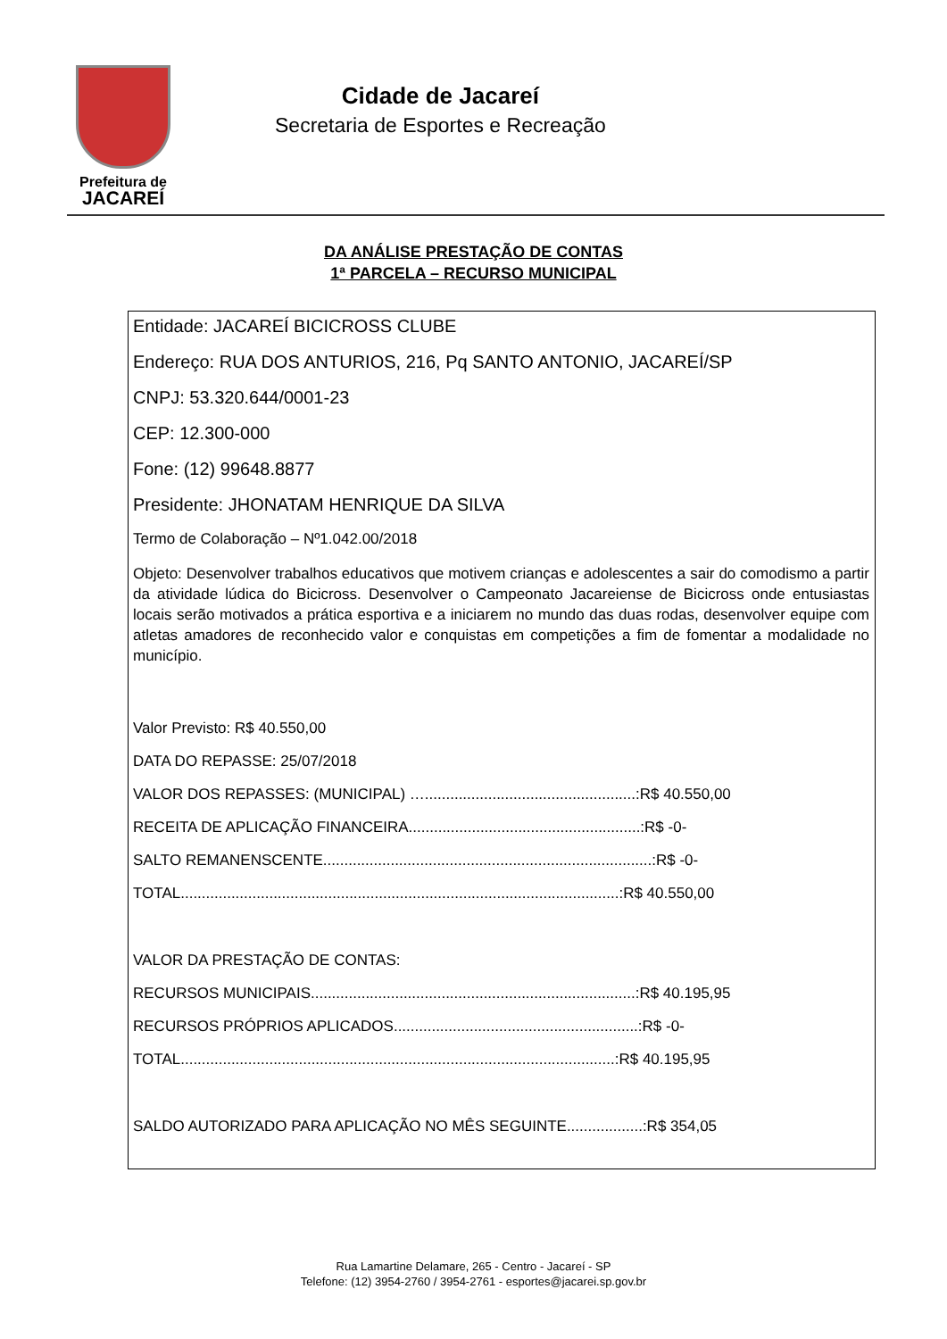Prefeitura de
JACAREÍ
Cidade de Jacareí
Secretaria de Esportes e Recreação
DA ANÁLISE PRESTAÇÃO DE CONTAS
1ª PARCELA – RECURSO MUNICIPAL
Entidade: JACAREÍ BICICROSS CLUBE
Endereço: RUA DOS ANTURIOS, 216, Pq SANTO ANTONIO, JACAREÍ/SP
CNPJ: 53.320.644/0001-23
CEP: 12.300-000
Fone: (12) 99648.8877
Presidente: JHONATAM HENRIQUE DA SILVA
Termo de Colaboração – Nº1.042.00/2018
Objeto: Desenvolver trabalhos educativos que motivem crianças e adolescentes a sair do comodismo a partir da atividade lúdica do Bicicross. Desenvolver o Campeonato Jacareiense de Bicicross onde entusiastas locais serão motivados a prática esportiva e a iniciarem no mundo das duas rodas, desenvolver equipe com atletas amadores de reconhecido valor e conquistas em competições a fim de fomentar a modalidade no município.
Valor Previsto: R$ 40.550,00
DATA DO REPASSE: 25/07/2018
VALOR DOS REPASSES: (MUNICIPAL) …..................................................:R$ 40.550,00
RECEITA DE APLICAÇÃO FINANCEIRA.......................................................:R$ -0-
SALTO REMANENSCENTE..............................................................................:R$ -0-
TOTAL........................................................................................................:R$ 40.550,00
VALOR DA PRESTAÇÃO DE CONTAS:
RECURSOS MUNICIPAIS.............................................................................:R$ 40.195,95
RECURSOS PRÓPRIOS APLICADOS..........................................................:R$ -0-
TOTAL.......................................................................................................:R$ 40.195,95
SALDO AUTORIZADO PARA APLICAÇÃO NO MÊS SEGUINTE..................:R$ 354,05
Rua Lamartine Delamare, 265 - Centro - Jacareí - SP
Telefone: (12) 3954-2760 / 3954-2761 - esportes@jacarei.sp.gov.br